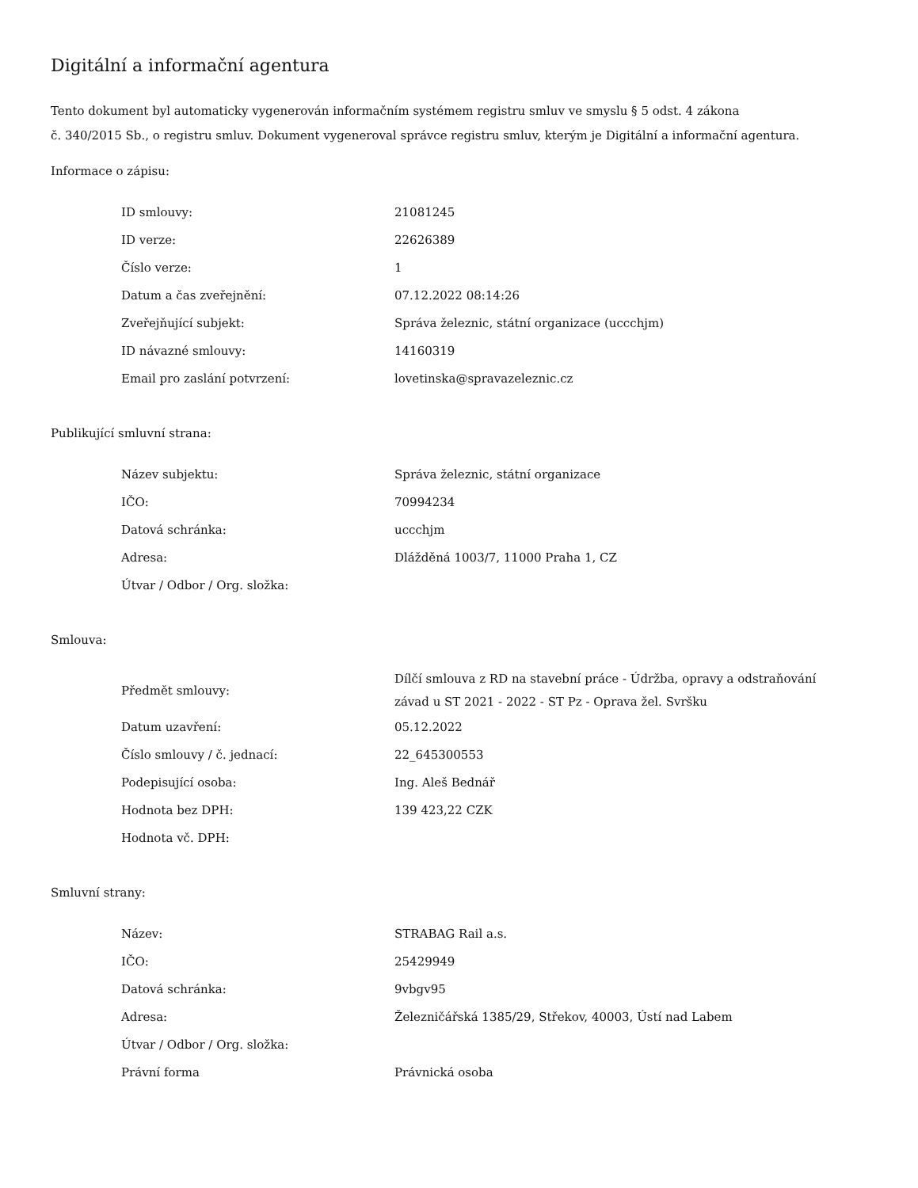Digitální a informační agentura
Tento dokument byl automaticky vygenerován informačním systémem registru smluv ve smyslu § 5 odst. 4 zákona
č. 340/2015 Sb., o registru smluv. Dokument vygeneroval správce registru smluv, kterým je Digitální a informační agentura.
Informace o zápisu:
| ID smlouvy: | 21081245 |
| ID verze: | 22626389 |
| Číslo verze: | 1 |
| Datum a čas zveřejnění: | 07.12.2022 08:14:26 |
| Zveřejňující subjekt: | Správa železnic, státní organizace (uccchjm) |
| ID návazné smlouvy: | 14160319 |
| Email pro zaslání potvrzení: | lovetinska@spravazeleznic.cz |
Publikující smluvní strana:
| Název subjektu: | Správa železnic, státní organizace |
| IČO: | 70994234 |
| Datová schránka: | uccchjm |
| Adresa: | Dlážděná 1003/7, 11000 Praha 1, CZ |
| Útvar / Odbor / Org. složka: | |
Smlouva:
| Předmět smlouvy: | Dílčí smlouva z RD na stavební práce - Údržba, opravy a odstraňování závad u ST 2021 - 2022 - ST Pz - Oprava žel. Svršku |
| Datum uzavření: | 05.12.2022 |
| Číslo smlouvy / č. jednací: | 22_645300553 |
| Podepisující osoba: | Ing. Aleš Bednář |
| Hodnota bez DPH: | 139 423,22 CZK |
| Hodnota vč. DPH: | |
Smluvní strany:
| Název: | STRABAG Rail a.s. |
| IČO: | 25429949 |
| Datová schránka: | 9vbgv95 |
| Adresa: | Železničářská 1385/29, Střekov, 40003, Ústí nad Labem |
| Útvar / Odbor / Org. složka: | |
| Právní forma | Právnická osoba |